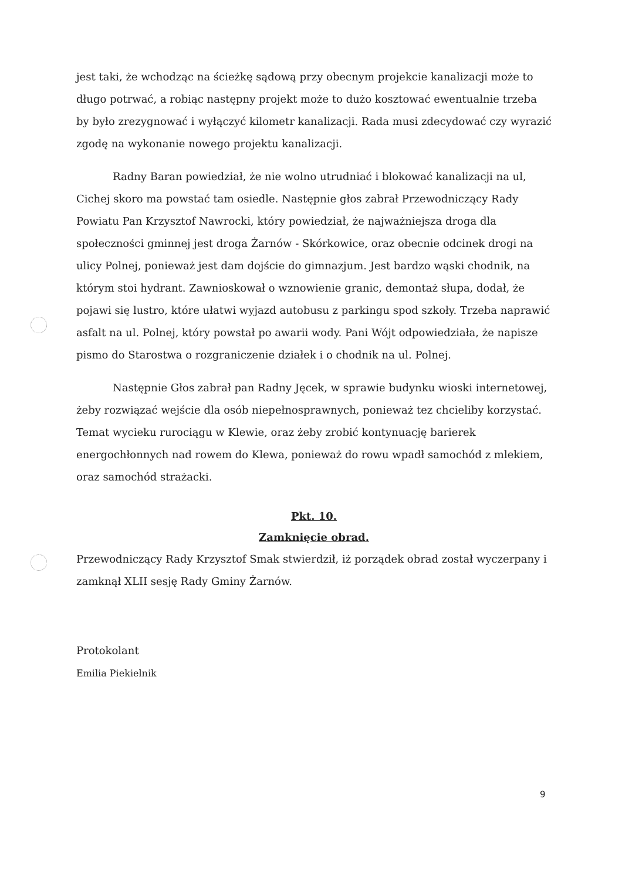jest taki, że wchodząc na ścieżkę sądową przy obecnym projekcie kanalizacji może to długo potrwać, a robiąc następny projekt może to dużo kosztować ewentualnie trzeba by było zrezygnować i wyłączyć kilometr kanalizacji. Rada musi zdecydować czy wyrazić zgodę na wykonanie nowego projektu kanalizacji.
Radny Baran powiedział, że nie wolno utrudniać i blokować kanalizacji na ul, Cichej skoro ma powstać tam osiedle. Następnie głos zabrał Przewodniczący Rady Powiatu Pan Krzysztof Nawrocki, który powiedział, że najważniejsza droga dla społeczności gminnej jest droga Żarnów - Skórkowice, oraz obecnie odcinek drogi na ulicy Polnej, ponieważ jest dam dojście do gimnazjum. Jest bardzo wąski chodnik, na którym stoi hydrant. Zawnioskował o wznowienie granic, demontaż słupa, dodał, że pojawi się lustro, które ułatwi wyjazd autobusu z parkingu spod szkoły. Trzeba naprawić asfalt na ul. Polnej, który powstał po awarii wody. Pani Wójt odpowiedziała, że napisze pismo do Starostwa o rozgraniczenie działek i o chodnik na ul. Polnej.
Następnie Głos zabrał pan Radny Jęcek, w sprawie budynku wioski internetowej, żeby rozwiązać wejście dla osób niepełnosprawnych, ponieważ tez chcieliby korzystać. Temat wycieku rurociągu w Klewie, oraz żeby zrobić kontynuację barierek energochłonnych nad rowem do Klewa, ponieważ do rowu wpadł samochód z mlekiem, oraz samochód strażacki.
Pkt. 10.
Zamknięcie obrad.
Przewodniczący Rady Krzysztof Smak stwierdził, iż porządek obrad został wyczerpany i zamknął XLII sesję Rady Gminy Żarnów.
Protokolant
Emilia Piekielnik
9